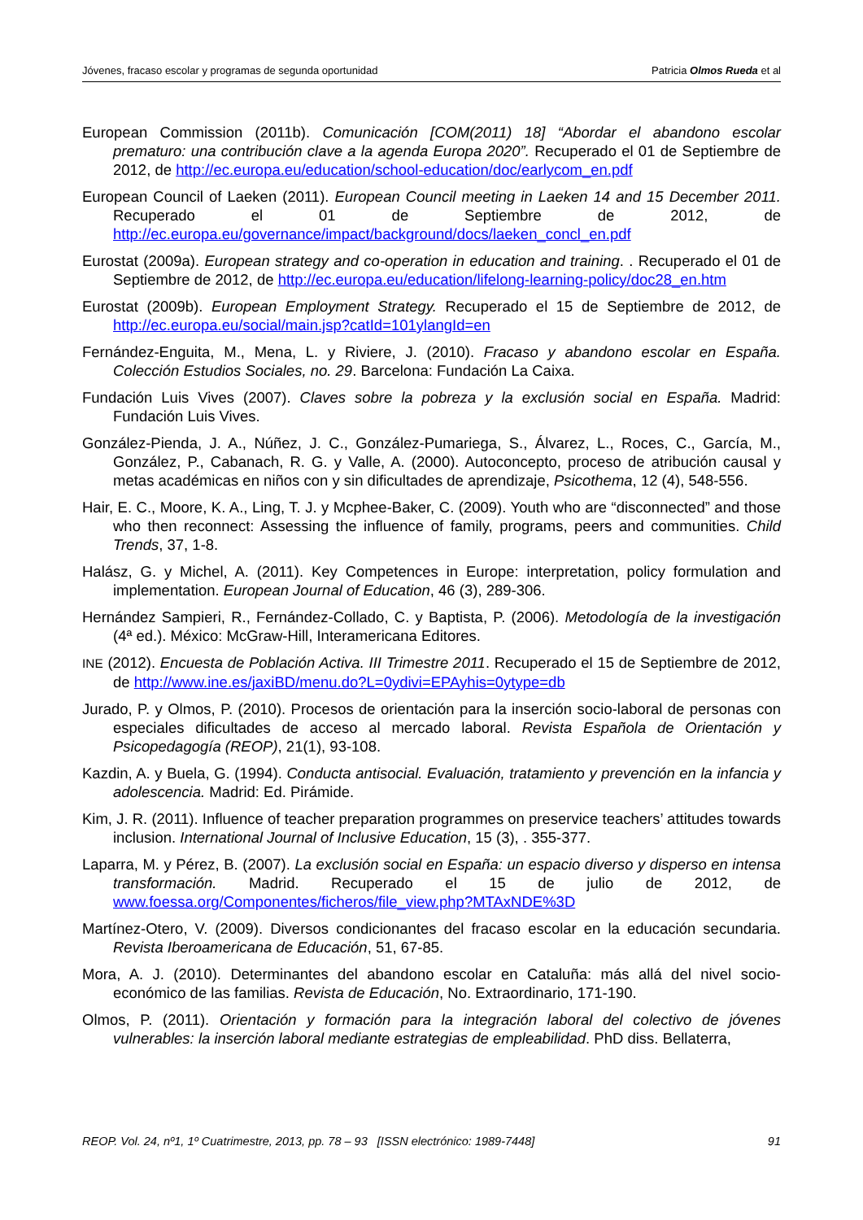Jóvenes, fracaso escolar y programas de segunda oportunidad Patricia Olmos Rueda et al
European Commission (2011b). Comunicación [COM(2011) 18] “Abordar el abandono escolar prematuro: una contribución clave a la agenda Europa 2020”. Recuperado el 01 de Septiembre de 2012, de http://ec.europa.eu/education/school-education/doc/earlycom_en.pdf
European Council of Laeken (2011). European Council meeting in Laeken 14 and 15 December 2011. Recuperado el 01 de Septiembre de 2012, de http://ec.europa.eu/governance/impact/background/docs/laeken_concl_en.pdf
Eurostat (2009a). European strategy and co-operation in education and training. . Recuperado el 01 de Septiembre de 2012, de http://ec.europa.eu/education/lifelong-learning-policy/doc28_en.htm
Eurostat (2009b). European Employment Strategy. Recuperado el 15 de Septiembre de 2012, de http://ec.europa.eu/social/main.jsp?catId=101ylangId=en
Fernández-Enguita, M., Mena, L. y Riviere, J. (2010). Fracaso y abandono escolar en España. Colección Estudios Sociales, no. 29. Barcelona: Fundación La Caixa.
Fundación Luis Vives (2007). Claves sobre la pobreza y la exclusión social en España. Madrid: Fundación Luis Vives.
González-Pienda, J. A., Núñez, J. C., González-Pumariega, S., Álvarez, L., Roces, C., García, M., González, P., Cabanach, R. G. y Valle, A. (2000). Autoconcepto, proceso de atribución causal y metas académicas en niños con y sin dificultades de aprendizaje, Psicothema, 12 (4), 548-556.
Hair, E. C., Moore, K. A., Ling, T. J. y Mcphee-Baker, C. (2009). Youth who are “disconnected” and those who then reconnect: Assessing the influence of family, programs, peers and communities. Child Trends, 37, 1-8.
Halász, G. y Michel, A. (2011). Key Competences in Europe: interpretation, policy formulation and implementation. European Journal of Education, 46 (3), 289-306.
Hernández Sampieri, R., Fernández-Collado, C. y Baptista, P. (2006). Metodología de la investigación (4ª ed.). México: McGraw-Hill, Interamericana Editores.
INE (2012). Encuesta de Población Activa. III Trimestre 2011. Recuperado el 15 de Septiembre de 2012, de http://www.ine.es/jaxiBD/menu.do?L=0ydivi=EPAyhis=0ytype=db
Jurado, P. y Olmos, P. (2010). Procesos de orientación para la inserción socio-laboral de personas con especiales dificultades de acceso al mercado laboral. Revista Española de Orientación y Psicopedagogía (REOP), 21(1), 93-108.
Kazdin, A. y Buela, G. (1994). Conducta antisocial. Evaluación, tratamiento y prevención en la infancia y adolescencia. Madrid: Ed. Pirámide.
Kim, J. R. (2011). Influence of teacher preparation programmes on preservice teachers’ attitudes towards inclusion. International Journal of Inclusive Education, 15 (3), . 355-377.
Laparra, M. y Pérez, B. (2007). La exclusión social en España: un espacio diverso y disperso en intensa transformación. Madrid. Recuperado el 15 de julio de 2012, de www.foessa.org/Componentes/ficheros/file_view.php?MTAxNDE%3D
Martínez-Otero, V. (2009). Diversos condicionantes del fracaso escolar en la educación secundaria. Revista Iberoamericana de Educación, 51, 67-85.
Mora, A. J. (2010). Determinantes del abandono escolar en Cataluña: más allá del nivel socio-económico de las familias. Revista de Educación, No. Extraordinario, 171-190.
Olmos, P. (2011). Orientación y formación para la integración laboral del colectivo de jóvenes vulnerables: la inserción laboral mediante estrategias de empleabilidad. PhD diss. Bellaterra,
REOP. Vol. 24, nº1, 1º Cuatrimestre, 2013, pp. 78 – 93 [ISSN electrónico: 1989-7448] 91